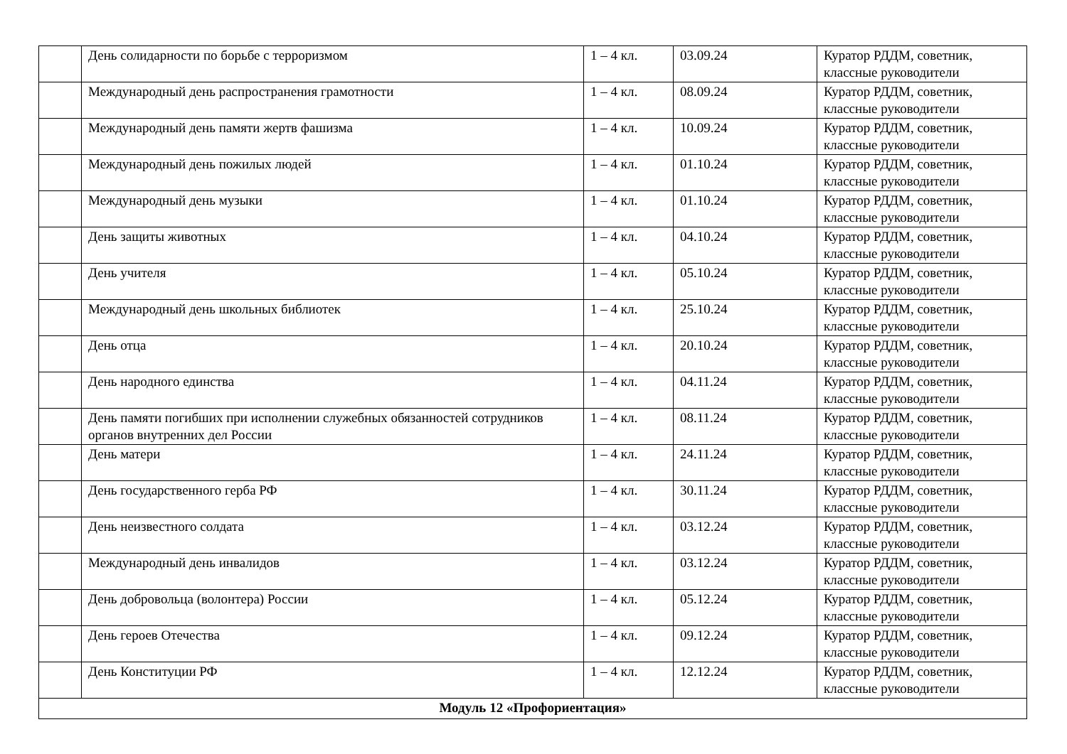| | День солидарности по борьбе с терроризмом | 1 – 4 кл. | 03.09.24 | Куратор РДДМ, советник, классные руководители |
| | Международный день распространения грамотности | 1 – 4 кл. | 08.09.24 | Куратор РДДМ, советник, классные руководители |
| | Международный день памяти жертв фашизма | 1 – 4 кл. | 10.09.24 | Куратор РДДМ, советник, классные руководители |
| | Международный день пожилых людей | 1 – 4 кл. | 01.10.24 | Куратор РДДМ, советник, классные руководители |
| | Международный день музыки | 1 – 4 кл. | 01.10.24 | Куратор РДДМ, советник, классные руководители |
| | День защиты животных | 1 – 4 кл. | 04.10.24 | Куратор РДДМ, советник, классные руководители |
| | День учителя | 1 – 4 кл. | 05.10.24 | Куратор РДДМ, советник, классные руководители |
| | Международный день школьных библиотек | 1 – 4 кл. | 25.10.24 | Куратор РДДМ, советник, классные руководители |
| | День отца | 1 – 4 кл. | 20.10.24 | Куратор РДДМ, советник, классные руководители |
| | День народного единства | 1 – 4 кл. | 04.11.24 | Куратор РДДМ, советник, классные руководители |
| | День памяти погибших при исполнении служебных обязанностей сотрудников органов внутренних дел России | 1 – 4 кл. | 08.11.24 | Куратор РДДМ, советник, классные руководители |
| | День матери | 1 – 4 кл. | 24.11.24 | Куратор РДДМ, советник, классные руководители |
| | День государственного герба РФ | 1 – 4 кл. | 30.11.24 | Куратор РДДМ, советник, классные руководители |
| | День неизвестного солдата | 1 – 4 кл. | 03.12.24 | Куратор РДДМ, советник, классные руководители |
| | Международный день инвалидов | 1 – 4 кл. | 03.12.24 | Куратор РДДМ, советник, классные руководители |
| | День добровольца (волонтера) России | 1 – 4 кл. | 05.12.24 | Куратор РДДМ, советник, классные руководители |
| | День героев Отечества | 1 – 4 кл. | 09.12.24 | Куратор РДДМ, советник, классные руководители |
| | День Конституции РФ | 1 – 4 кл. | 12.12.24 | Куратор РДДМ, советник, классные руководители |
| Модуль 12 «Профориентация» | | | | |